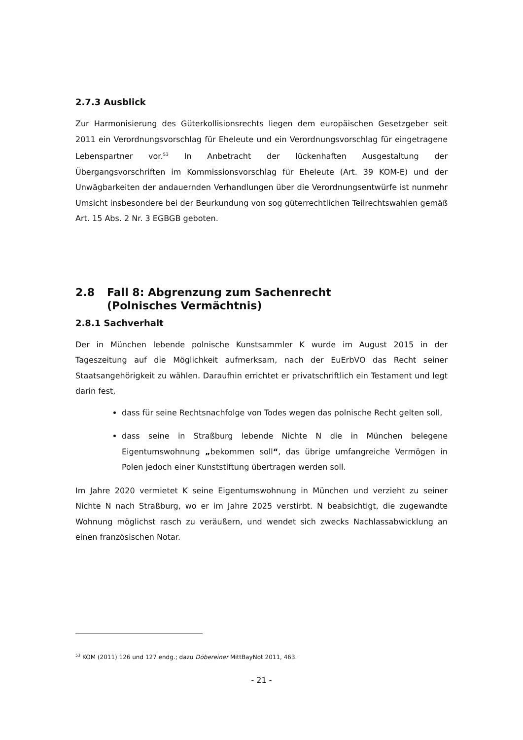2.7.3 Ausblick
Zur Harmonisierung des Güterkollisionsrechts liegen dem europäischen Gesetzgeber seit 2011 ein Verordnungsvorschlag für Eheleute und ein Verordnungsvorschlag für eingetragene Lebenspartner vor.<sup>53</sup> In Anbetracht der lückenhaften Ausgestaltung der Übergangsvorschriften im Kommissionsvorschlag für Eheleute (Art. 39 KOM-E) und der Unwägbarkeiten der andauernden Verhandlungen über die Verordnungsentwürfe ist nunmehr Umsicht insbesondere bei der Beurkundung von sog güterrechtlichen Teilrechtswahlen gemäß Art. 15 Abs. 2 Nr. 3 EGBGB geboten.
2.8 Fall 8: Abgrenzung zum Sachenrecht
(Polnisches Vermächtnis)
2.8.1 Sachverhalt
Der in München lebende polnische Kunstsammler K wurde im August 2015 in der Tageszeitung auf die Möglichkeit aufmerksam, nach der EuErbVO das Recht seiner Staatsangehörigkeit zu wählen. Daraufhin errichtet er privatschriftlich ein Testament und legt darin fest,
dass für seine Rechtsnachfolge von Todes wegen das polnische Recht gelten soll,
dass seine in Straßburg lebende Nichte N die in München belegene Eigentumswohnung „bekommen soll“, das übrige umfangreiche Vermögen in Polen jedoch einer Kunststiftung übertragen werden soll.
Im Jahre 2020 vermietet K seine Eigentumswohnung in München und verzieht zu seiner Nichte N nach Straßburg, wo er im Jahre 2025 verstirbt. N beabsichtigt, die zugewandte Wohnung möglichst rasch zu veräußern, und wendet sich zwecks Nachlassabwicklung an einen französischen Notar.
<sup>53</sup> KOM (2011) 126 und 127 endg.; dazu Döbereiner MittBayNot 2011, 463.
- 21 -